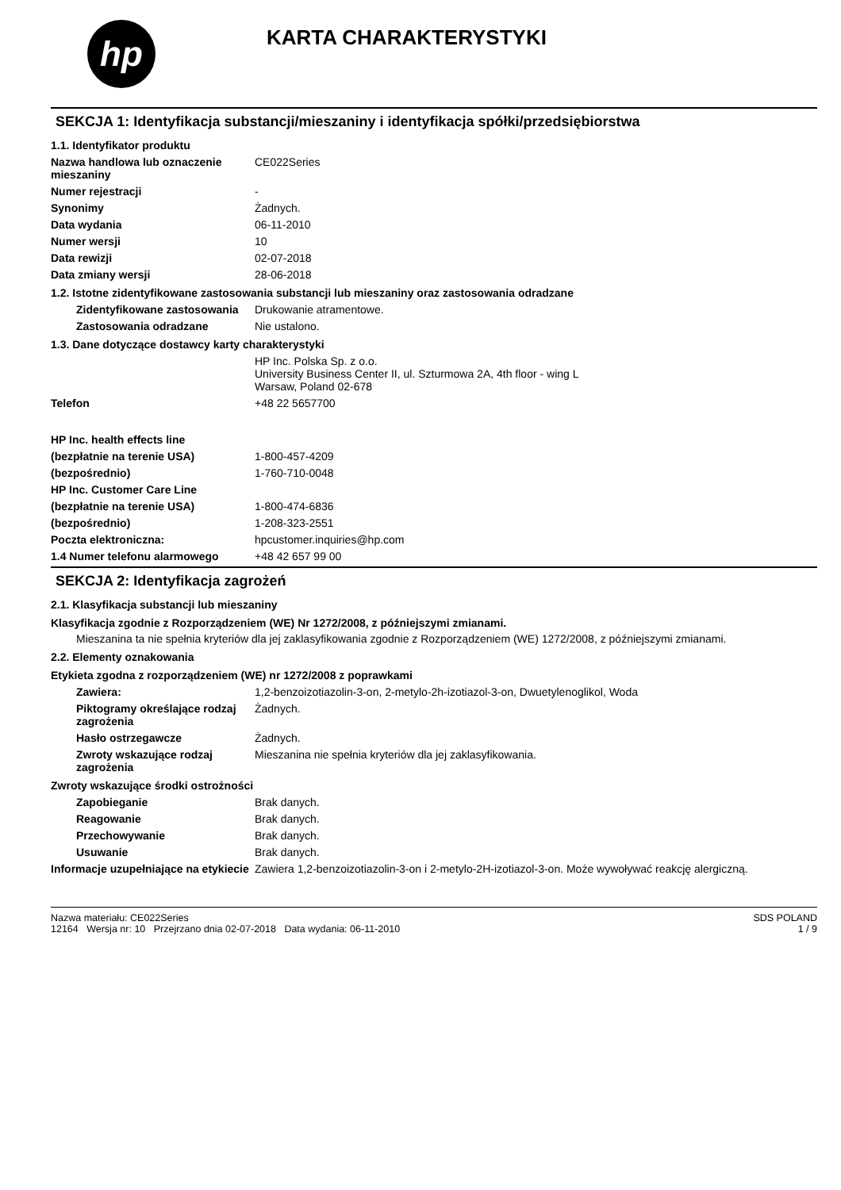hp
KARTA CHARAKTERYSTYKI
SEKCJA 1: Identyfikacja substancji/mieszaniny i identyfikacja spółki/przedsiębiorstwa
1.1. Identyfikator produktu
Nazwa handlowa lub oznaczenie mieszaniny
CE022Series
Numer rejestracji -
Synonimy Żadnych.
Data wydania 06-11-2010
Numer wersji 10
Data rewizji 02-07-2018
Data zmiany wersji 28-06-2018
1.2. Istotne zidentyfikowane zastosowania substancji lub mieszaniny oraz zastosowania odradzane
Zidentyfikowane zastosowania
Drukowanie atramentowe.
Zastosowania odradzane Nie ustalono.
1.3. Dane dotyczące dostawcy karty charakterystyki
HP Inc. Polska Sp. z o.o.
University Business Center II, ul. Szturmowa 2A, 4th floor - wing L
Warsaw, Poland 02-678
Telefon +48 22 5657700
HP Inc. health effects line
(bezpłatnie na terenie USA) 1-800-457-4209
(bezpośrednio) 1-760-710-0048
HP Inc. Customer Care Line
(bezpłatnie na terenie USA) 1-800-474-6836
(bezpośrednio) 1-208-323-2551
Poczta elektroniczna: hpcustomer.inquiries@hp.com
1.4 Numer telefonu alarmowego +48 42 657 99 00
SEKCJA 2: Identyfikacja zagrożeń
2.1. Klasyfikacja substancji lub mieszaniny
Klasyfikacja zgodnie z Rozporządzeniem (WE) Nr 1272/2008, z późniejszymi zmianami.
Mieszanina ta nie spełnia kryteriów dla jej zaklasyfikowania zgodnie z Rozporządzeniem (WE) 1272/2008, z późniejszymi zmianami.
2.2. Elementy oznakowania
Etykieta zgodna z rozporządzeniem (WE) nr 1272/2008 z poprawkami
Zawiera: 1,2-benzoizotiazolin-3-on, 2-metylo-2h-izotiazol-3-on, Dwuetylenoglikol, Woda
Piktogramy określające rodzaj zagrożenia
Żadnych.
Hasło ostrzegawcze Żadnych.
Zwroty wskazujące rodzaj zagrożenia
Mieszanina nie spełnia kryteriów dla jej zaklasyfikowania.
Zwroty wskazujące środki ostrożności
Zapobieganie Brak danych.
Reagowanie Brak danych.
Przechowywanie Brak danych.
Usuwanie Brak danych.
Informacje uzupełniające na etykiecie
Zawiera 1,2-benzoizotiazolin-3-on i 2-metylo-2H-izotiazol-3-on. Może wywoływać reakcję alergiczną.
Nazwa materiału: CE022Series
12164 Wersja nr: 10 Przejrzano dnia 02-07-2018 Data wydania: 06-11-2010
SDS POLAND
1 / 9